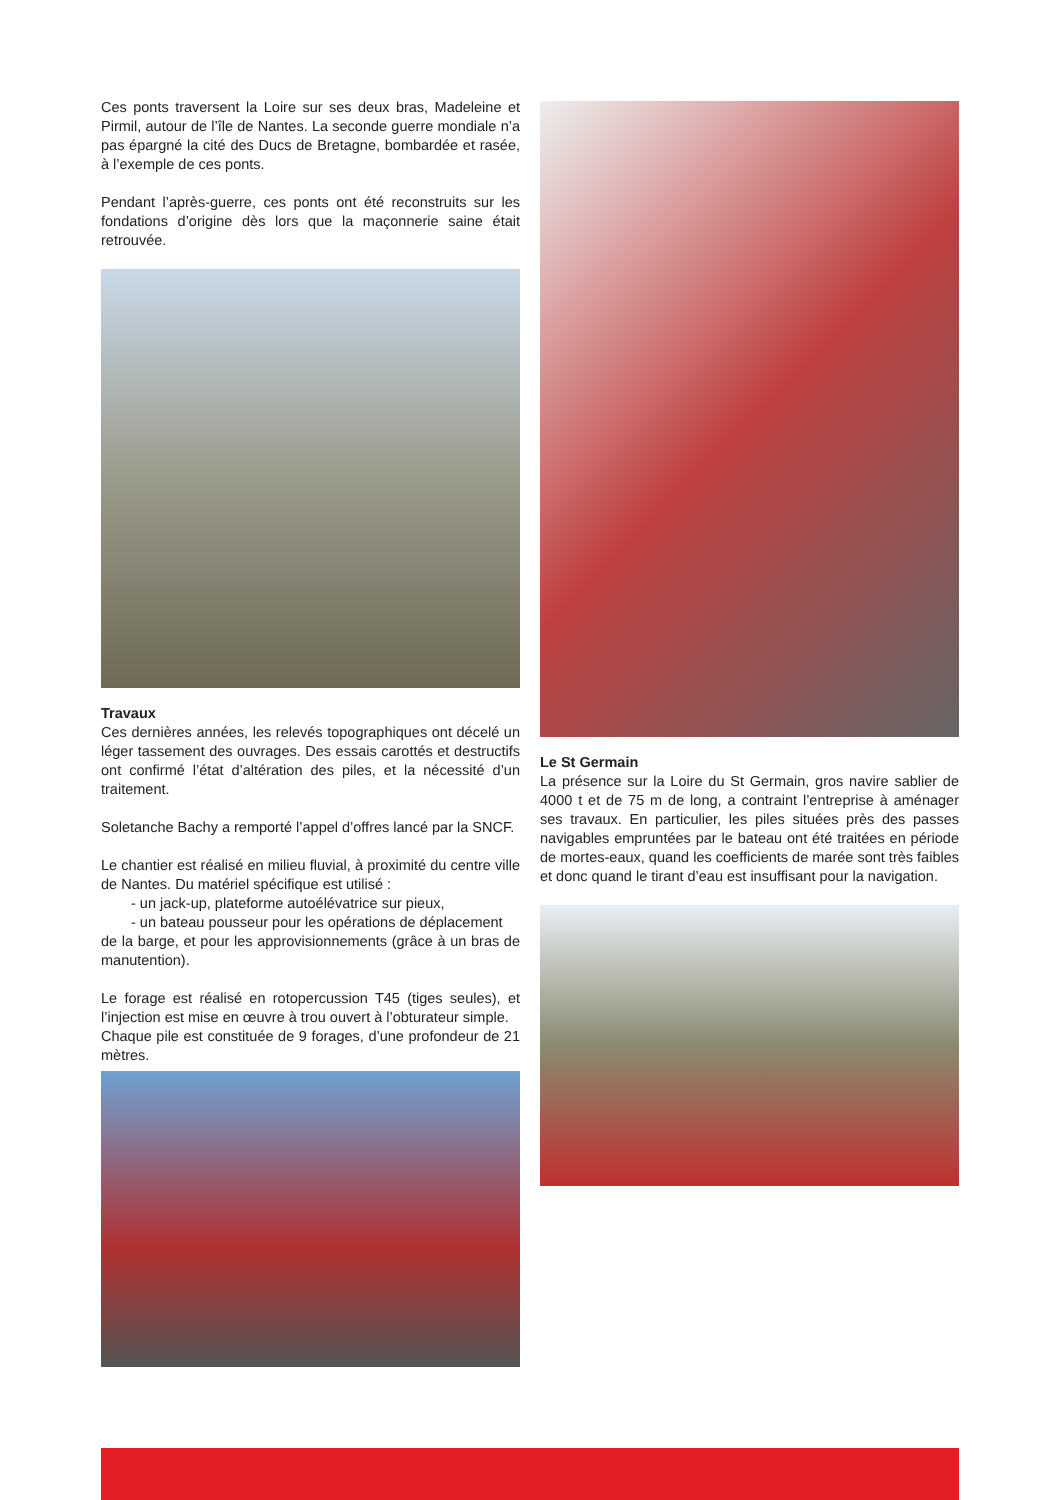Ces ponts traversent la Loire sur ses deux bras, Madeleine et Pirmil, autour de l’île de Nantes. La seconde guerre mondiale n’a pas épargné la cité des Ducs de Bretagne, bombardée et rasée, à l’exemple de ces ponts.
Pendant l’après-guerre, ces ponts ont été reconstruits sur les fondations d’origine dès lors que la maçonnerie saine était retrouvée.
Travaux
Ces dernières années, les relevés topographiques ont décelé un léger tassement des ouvrages. Des essais carottés et destructifs ont confirmé l’état d’altération des piles, et la nécessité d’un traitement.
Soletanche Bachy a remporté l’appel d’offres lancé par la SNCF.
Le chantier est réalisé en milieu fluvial, à proximité du centre ville de Nantes. Du matériel spécifique est utilisé :
- un jack-up, plateforme autoélévatrice sur pieux,
- un bateau pousseur pour les opérations de déplacement
de la barge, et pour les approvisionnements (grâce à un bras de manutention).
Le forage est réalisé en rotopercussion T45 (tiges seules), et l’injection est mise en œuvre à trou ouvert à l’obturateur simple.
Chaque pile est constituée de 9 forages, d’une profondeur de 21 mètres.
Le St Germain
La présence sur la Loire du St Germain, gros navire sablier de 4000 t et de 75 m de long, a contraint l’entreprise à aménager ses travaux. En particulier, les piles situées près des passes navigables empruntées par le bateau ont été traitées en période de mortes-eaux, quand les coefficients de marée sont très faibles et donc quand le tirant d’eau est insuffisant pour la navigation.